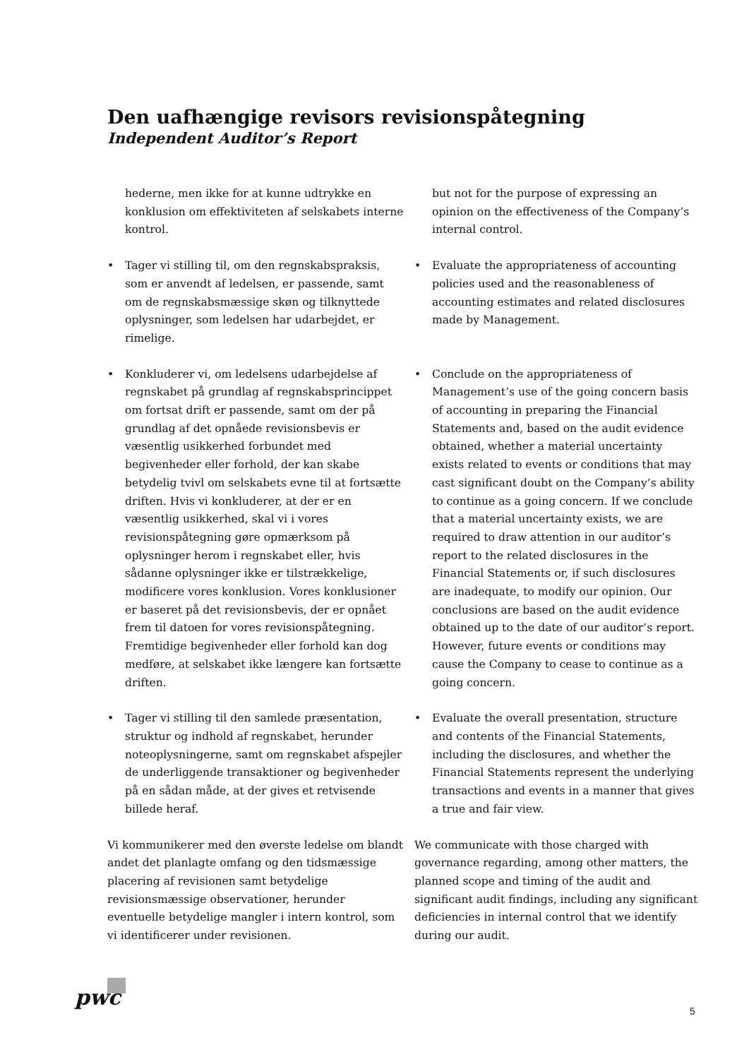Den uafhængige revisors revisionspåtegning
Independent Auditor’s Report
hederne, men ikke for at kunne udtrykke en konklusion om effektiviteten af selskabets interne kontrol.
but not for the purpose of expressing an opinion on the effectiveness of the Company’s internal control.
• Tager vi stilling til, om den regnskabspraksis, som er anvendt af ledelsen, er passende, samt om de regnskabsmæssige skøn og tilknyttede oplysninger, som ledelsen har udarbejdet, er rimelige.
• Evaluate the appropriateness of accounting policies used and the reasonableness of accounting estimates and related disclosures made by Management.
• Konkluderer vi, om ledelsens udarbejdelse af regnskabet på grundlag af regnskabsprincippet om fortsat drift er passende, samt om der på grundlag af det opnåede revisionsbevis er væsentlig usikkerhed forbundet med begivenheder eller forhold, der kan skabe betydelig tvivl om selskabets evne til at fortsætte driften. Hvis vi konkluderer, at der er en væsentlig usikkerhed, skal vi i vores revisionspåtegning gøre opmærksom på oplysninger herom i regnskabet eller, hvis sådanne oplysninger ikke er tilstrækkelige, modificere vores konklusion. Vores konklusioner er baseret på det revisionsbevis, der er opnået frem til datoen for vores revisionspåtegning. Fremtidige begivenheder eller forhold kan dog medføre, at selskabet ikke længere kan fortsætte driften.
• Conclude on the appropriateness of Management’s use of the going concern basis of accounting in preparing the Financial Statements and, based on the audit evidence obtained, whether a material uncertainty exists related to events or conditions that may cast significant doubt on the Company’s ability to continue as a going concern. If we conclude that a material uncertainty exists, we are required to draw attention in our auditor’s report to the related disclosures in the Financial Statements or, if such disclosures are inadequate, to modify our opinion. Our conclusions are based on the audit evidence obtained up to the date of our auditor’s report. However, future events or conditions may cause the Company to cease to continue as a going concern.
• Tager vi stilling til den samlede præsentation, struktur og indhold af regnskabet, herunder noteoplysningerne, samt om regnskabet afspejler de underliggende transaktioner og begivenheder på en sådan måde, at der gives et retvisende billede heraf.
• Evaluate the overall presentation, structure and contents of the Financial Statements, including the disclosures, and whether the Financial Statements represent the underlying transactions and events in a manner that gives a true and fair view.
Vi kommunikerer med den øverste ledelse om blandt andet det planlagte omfang og den tidsmæssige placering af revisionen samt betydelige revisionsmæssige observationer, herunder eventuelle betydelige mangler i intern kontrol, som vi identificerer under revisionen.
We communicate with those charged with governance regarding, among other matters, the planned scope and timing of the audit and significant audit findings, including any significant deficiencies in internal control that we identify during our audit.
pwc
5